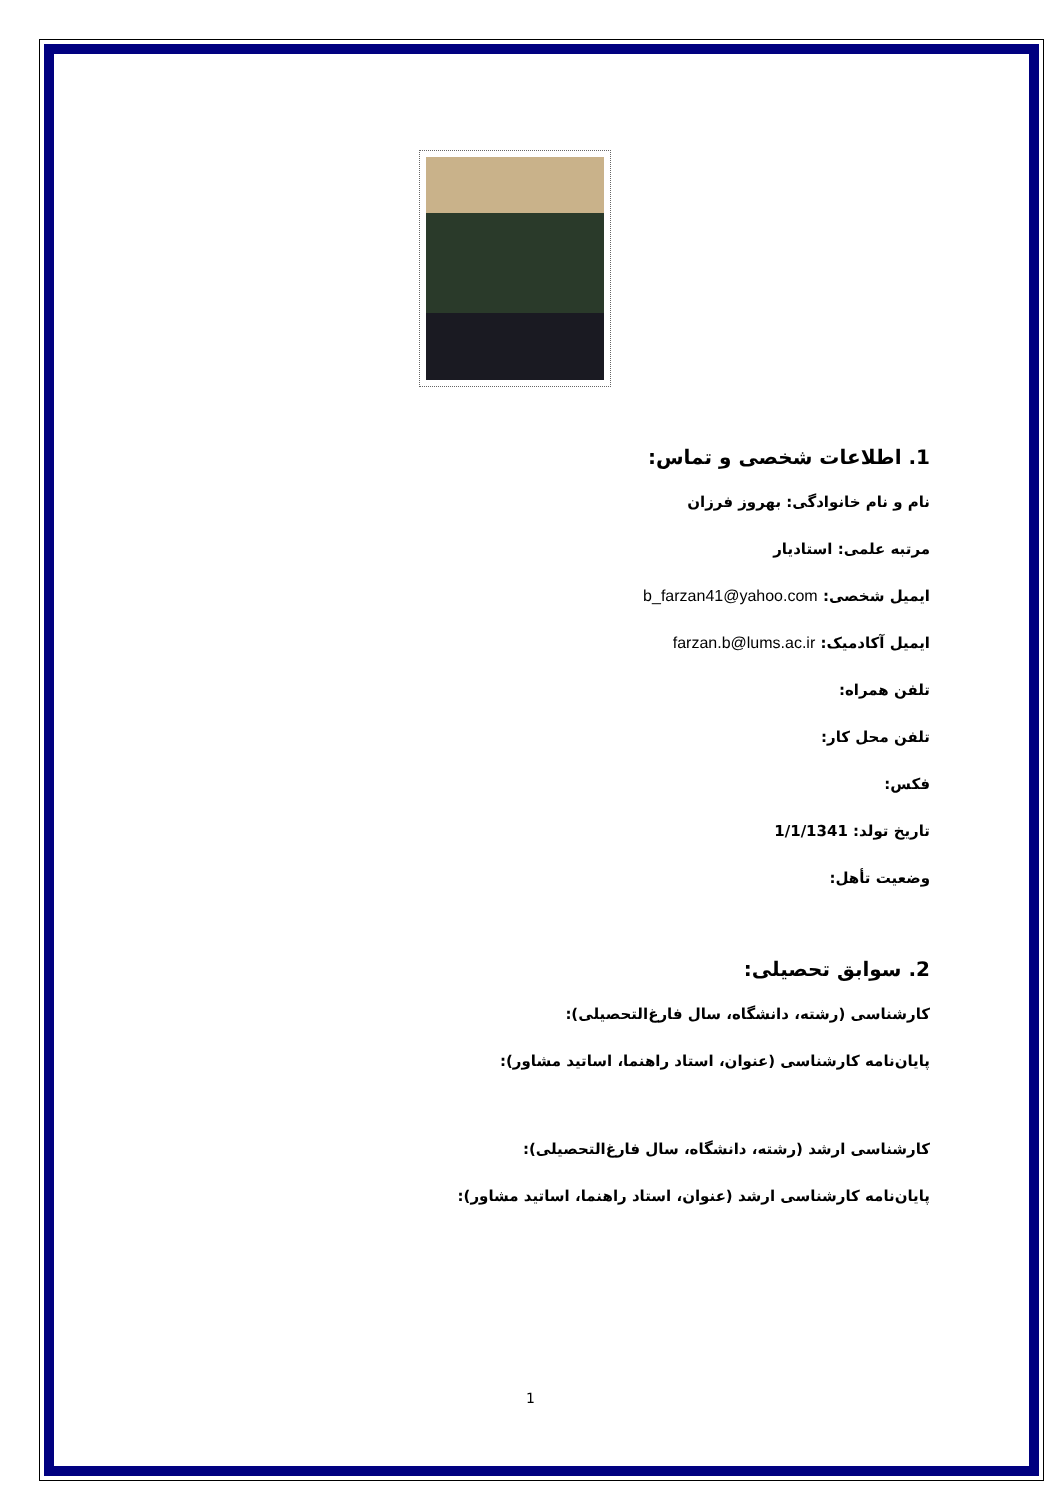1. اطلاعات شخصی و تماس:
نام و نام خانوادگی: بهروز فرزان
مرتبه علمی: استادیار
ایمیل شخصی: b_farzan41@yahoo.com
ایمیل آکادمیک: farzan.b@lums.ac.ir
تلفن همراه:
تلفن محل کار:
فکس:
تاریخ تولد: 1/1/1341
وضعیت تأهل:
2. سوابق تحصیلی:
کارشناسی (رشته، دانشگاه، سال فارغ‌التحصیلی):
پایان‌نامه کارشناسی (عنوان، استاد راهنما، اساتید مشاور):
کارشناسی ارشد (رشته، دانشگاه، سال فارغ‌التحصیلی):
پایان‌نامه کارشناسی ارشد (عنوان، استاد راهنما، اساتید مشاور):
1